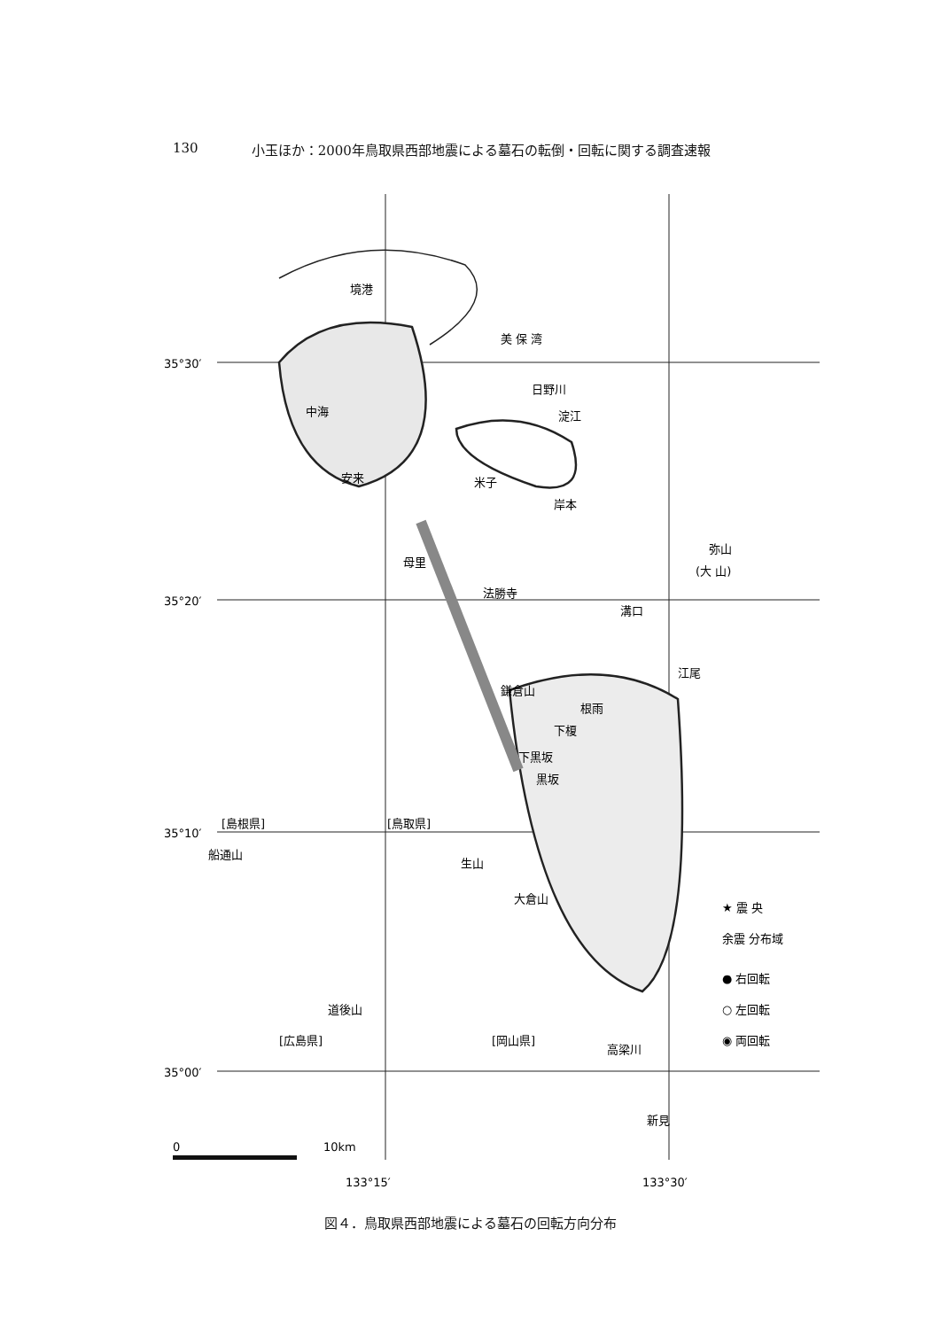130 小玉ほか：2000年鳥取県西部地震による墓石の転倒・回転に関する調査速報
35°30′
35°20′
35°10′
35°00′
133°15′
133°30′
境港
美 保 湾
中海
安来
米子
淀江
岸本
日野川
母里
法勝寺
溝口
弥山
(大 山)
江尾
根雨
下榎
下黒坂
黒坂
鎌倉山
[島根県]
[鳥取県]
船通山
生山
大倉山
道後山
[広島県]
[岡山県]
高梁川
新見
0
10km
★ 震 央
余震 分布域
● 右回転
○ 左回転
◉ 両回転
図４．鳥取県西部地震による墓石の回転方向分布